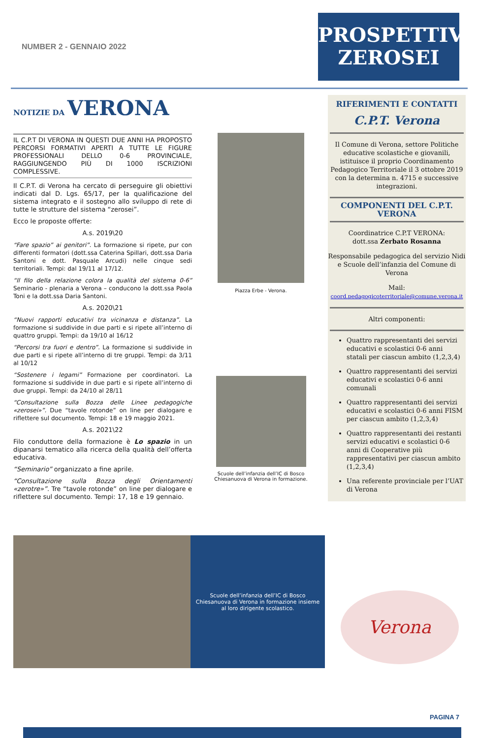NUMBER 2 - GENNAIO 2022
PROSPETTIVE ZEROSEI
NOTIZIE DA VERONA
IL C.P.T DI VERONA IN QUESTI DUE ANNI HA PROPOSTO PERCORSI FORMATIVI APERTI A TUTTE LE FIGURE PROFESSIONALI DELLO 0-6 PROVINCIALE, RAGGIUNGENDO PIÙ DI 1000 ISCRIZIONI COMPLESSIVE.
Il C.P.T. di Verona ha cercato di perseguire gli obiettivi indicati dal D. Lgs. 65/17, per la qualificazione del sistema integrato e il sostegno allo sviluppo di rete di tutte le strutture del sistema “zerosei”.
Ecco le proposte offerte:
A.s. 2019\20
“Fare spazio” ai genitori”. La formazione si ripete, pur con differenti formatori (dott.ssa Caterina Spillari, dott.ssa Daria Santoni e dott. Pasquale Arcudi) nelle cinque sedi territoriali. Tempi: dal 19/11 al 17/12.
“Il filo della relazione colora la qualità del sistema 0-6” Seminario - plenaria a Verona – conducono la dott.ssa Paola Toni e la dott.ssa Daria Santoni.
A.s. 2020\21
“Nuovi rapporti educativi tra vicinanza e distanza”. La formazione si suddivide in due parti e si ripete all’interno di quattro gruppi. Tempi: da 19/10 al 16/12
“Percorsi tra fuori e dentro”. La formazione si suddivide in due parti e si ripete all’interno di tre gruppi. Tempi: da 3/11 al 10/12
“Sostenere i legami” Formazione per coordinatori. La formazione si suddivide in due parti e si ripete all’interno di due gruppi. Tempi: da 24/10 al 28/11
“Consultazione sulla Bozza delle Linee pedagogiche «zerosei»”. Due “tavole rotonde” on line per dialogare e riflettere sul documento. Tempi: 18 e 19 maggio 2021.
A.s. 2021\22
Filo conduttore della formazione è Lo spazio in un dipanarsi tematico alla ricerca della qualità dell’offerta educativa.
“Seminario” organizzato a fine aprile.
“Consultazione sulla Bozza degli Orientamenti «zerotre»”. Tre “tavole rotonde” on line per dialogare e riflettere sul documento. Tempi: 17, 18 e 19 gennaio.
Piazza Erbe - Verona.
Scuole dell’infanzia dell’IC di Bosco Chiesanuova di Verona in formazione.
RIFERIMENTI E CONTATTI
C.P.T. Verona
Il Comune di Verona, settore Politiche educative scolastiche e giovanili, istituisce il proprio Coordinamento Pedagogico Territoriale il 3 ottobre 2019 con la determina n. 4715 e successive integrazioni.
COMPONENTI DEL C.P.T. VERONA
Coordinatrice C.P.T VERONA:
dott.ssa Zerbato Rosanna
Responsabile pedagogica del servizio Nidi e Scuole dell’infanzia del Comune di Verona
Mail:
coord.pedagogicoterritoriale@comune.verona.it
Altri componenti:
Quattro rappresentanti dei servizi educativi e scolastici 0-6 anni statali per ciascun ambito (1,2,3,4)
Quattro rappresentanti dei servizi educativi e scolastici 0-6 anni comunali
Quattro rappresentanti dei servizi educativi e scolastici 0-6 anni FISM per ciascun ambito (1,2,3,4)
Quattro rappresentanti dei restanti servizi educativi e scolastici 0-6 anni di Cooperative più rappresentativi per ciascun ambito (1,2,3,4)
Una referente provinciale per l’UAT di Verona
Scuole dell’infanzia dell’IC di Bosco Chiesanuova di Verona in formazione insieme al loro dirigente scolastico.
Verona
PAGINA 7